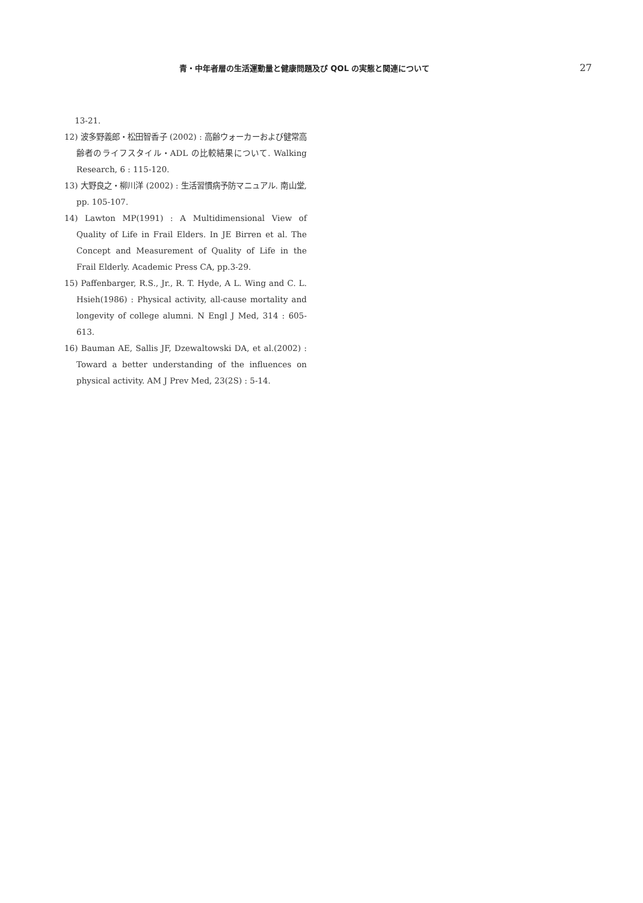青・中年者層の生活運動量と健康問題及び QOL の実態と関連について
27
13-21.
12) 波多野義郎・松田智香子 (2002) : 高齢ウォーカーおよび健常高齢者のライフスタイル・ADL の比較結果について. Walking Research, 6 : 115-120.
13) 大野良之・柳川洋 (2002) : 生活習慣病予防マニュアル. 南山堂, pp. 105-107.
14) Lawton MP(1991) : A Multidimensional View of Quality of Life in Frail Elders. In JE Birren et al. The Concept and Measurement of Quality of Life in the Frail Elderly. Academic Press CA, pp.3-29.
15) Paffenbarger, R.S., Jr., R. T. Hyde, A L. Wing and C. L. Hsieh(1986) : Physical activity, all-cause mortality and longevity of college alumni. N Engl J Med, 314 : 605-613.
16) Bauman AE, Sallis JF, Dzewaltowski DA, et al.(2002) : Toward a better understanding of the influences on physical activity. AM J Prev Med, 23(2S) : 5-14.